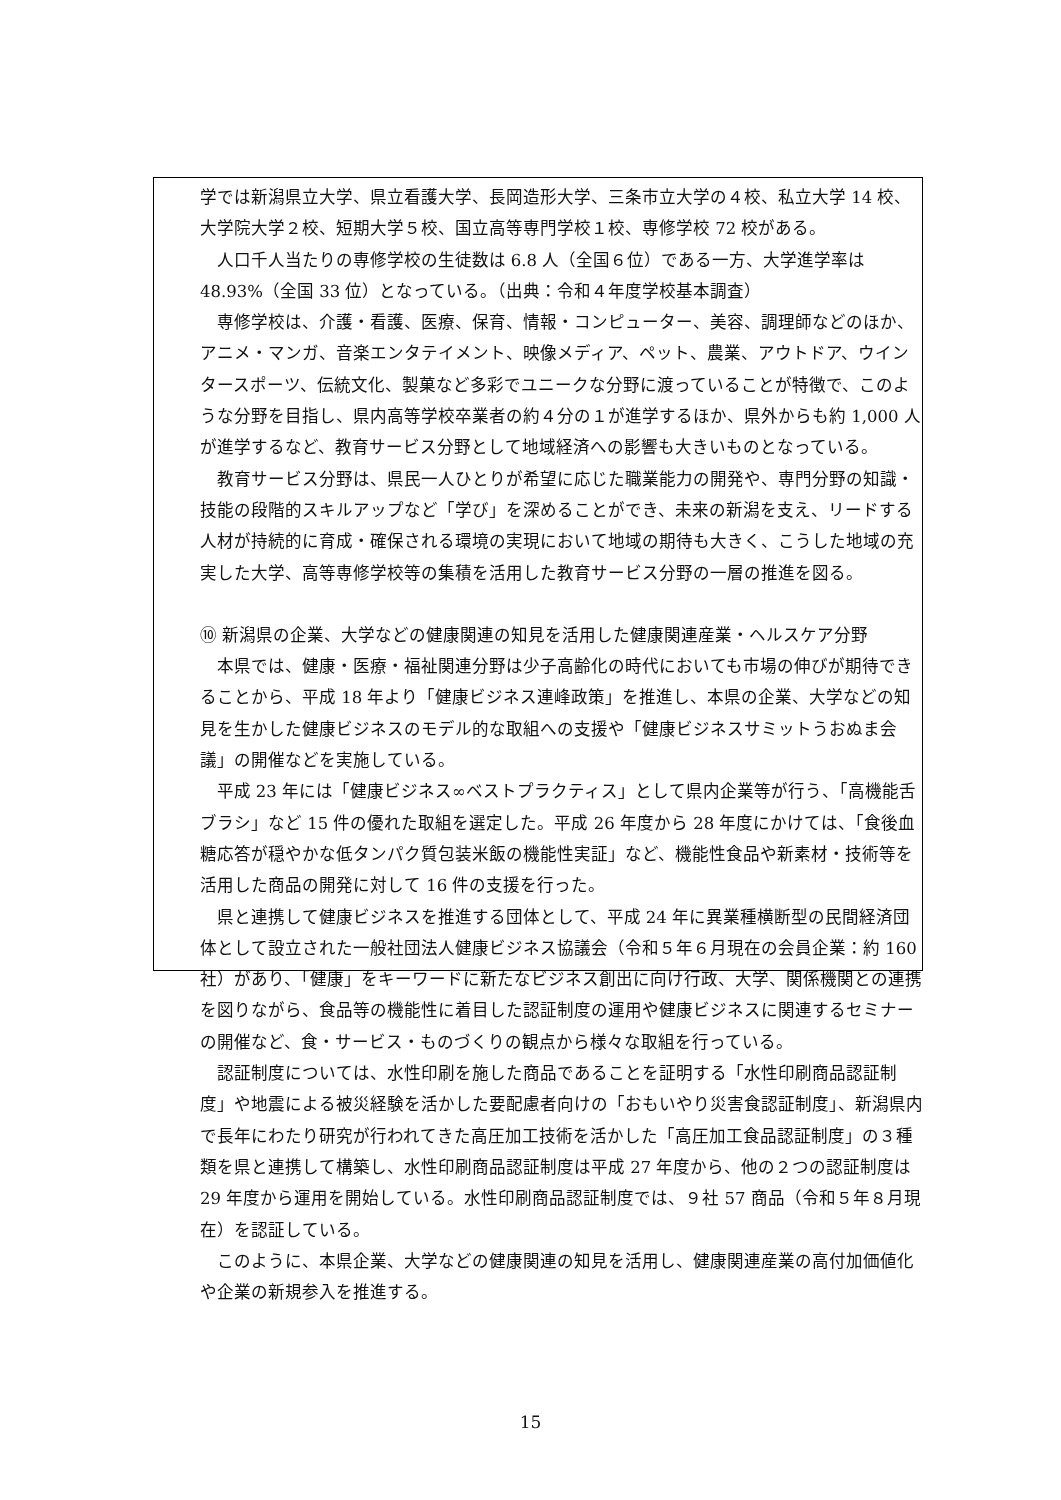学では新潟県立大学、県立看護大学、長岡造形大学、三条市立大学の４校、私立大学 14 校、大学院大学２校、短期大学５校、国立高等専門学校１校、専修学校 72 校がある。
人口千人当たりの専修学校の生徒数は 6.8 人（全国６位）である一方、大学進学率は 48.93%（全国 33 位）となっている。（出典：令和４年度学校基本調査）
専修学校は、介護・看護、医療、保育、情報・コンピューター、美容、調理師などのほか、アニメ・マンガ、音楽エンタテイメント、映像メディア、ペット、農業、アウトドア、ウインタースポーツ、伝統文化、製菓など多彩でユニークな分野に渡っていることが特徴で、このような分野を目指し、県内高等学校卒業者の約４分の１が進学するほか、県外からも約 1,000 人が進学するなど、教育サービス分野として地域経済への影響も大きいものとなっている。
教育サービス分野は、県民一人ひとりが希望に応じた職業能力の開発や、専門分野の知識・技能の段階的スキルアップなど「学び」を深めることができ、未来の新潟を支え、リードする人材が持続的に育成・確保される環境の実現において地域の期待も大きく、こうした地域の充実した大学、高等専修学校等の集積を活用した教育サービス分野の一層の推進を図る。
⑩ 新潟県の企業、大学などの健康関連の知見を活用した健康関連産業・ヘルスケア分野
本県では、健康・医療・福祉関連分野は少子高齢化の時代においても市場の伸びが期待できることから、平成 18 年より「健康ビジネス連峰政策」を推進し、本県の企業、大学などの知見を生かした健康ビジネスのモデル的な取組への支援や「健康ビジネスサミットうおぬま会議」の開催などを実施している。
平成 23 年には「健康ビジネス∞ベストプラクティス」として県内企業等が行う、「高機能舌ブラシ」など 15 件の優れた取組を選定した。平成 26 年度から 28 年度にかけては、「食後血糖応答が穏やかな低タンパク質包装米飯の機能性実証」など、機能性食品や新素材・技術等を活用した商品の開発に対して 16 件の支援を行った。
県と連携して健康ビジネスを推進する団体として、平成 24 年に異業種横断型の民間経済団体として設立された一般社団法人健康ビジネス協議会（令和５年６月現在の会員企業：約 160 社）があり、「健康」をキーワードに新たなビジネス創出に向け行政、大学、関係機関との連携を図りながら、食品等の機能性に着目した認証制度の運用や健康ビジネスに関連するセミナーの開催など、食・サービス・ものづくりの観点から様々な取組を行っている。
認証制度については、水性印刷を施した商品であることを証明する「水性印刷商品認証制度」や地震による被災経験を活かした要配慮者向けの「おもいやり災害食認証制度」、新潟県内で長年にわたり研究が行われてきた高圧加工技術を活かした「高圧加工食品認証制度」の３種類を県と連携して構築し、水性印刷商品認証制度は平成 27 年度から、他の２つの認証制度は 29 年度から運用を開始している。水性印刷商品認証制度では、９社 57 商品（令和５年８月現在）を認証している。
このように、本県企業、大学などの健康関連の知見を活用し、健康関連産業の高付加価値化や企業の新規参入を推進する。
15